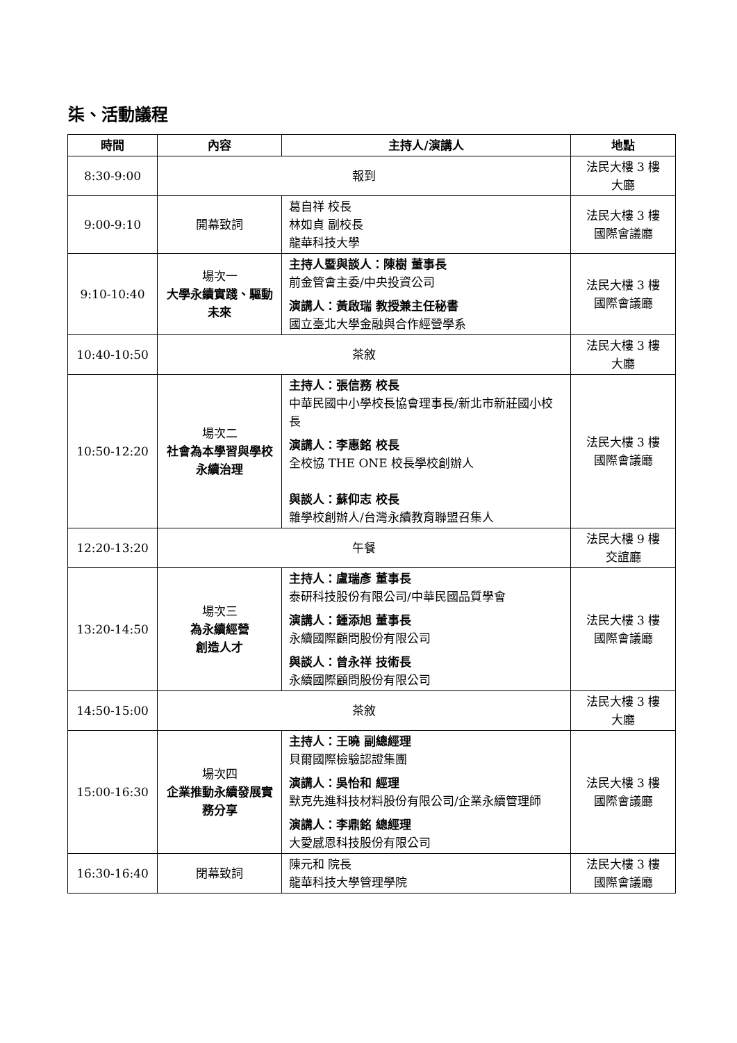柒、活動議程
| 時間 | 內容 | 主持人/演講人 | 地點 |
| --- | --- | --- | --- |
| 8:30-9:00 | 報到 | | 法民大樓 3 樓 大廳 |
| 9:00-9:10 | 開幕致詞 | 葛自祥 校長 林如貞 副校長 龍華科技大學 | 法民大樓 3 樓 國際會議廳 |
| 9:10-10:40 | 場次一 大學永續實踐、驅動未來 | 主持人暨與談人：陳樹 董事長 前金管會主委/中央投資公司 演講人：黃啟瑞 教授兼主任秘書 國立臺北大學金融與合作經營學系 | 法民大樓 3 樓 國際會議廳 |
| 10:40-10:50 | 茶敘 | | 法民大樓 3 樓 大廳 |
| 10:50-12:20 | 場次二 社會為本學習與學校永續治理 | 主持人：張信務 校長 中華民國中小學校長協會理事長/新北市新莊國小校長 演講人：李惠銘 校長 全校協 THE ONE 校長學校創辦人 與談人：蘇仰志 校長 雜學校創辦人/台灣永續教育聯盟召集人 | 法民大樓 3 樓 國際會議廳 |
| 12:20-13:20 | 午餐 | | 法民大樓 9 樓 交誼廳 |
| 13:20-14:50 | 場次三 為永續經營 創造人才 | 主持人：盧瑞彥 董事長 泰研科技股份有限公司/中華民國品質學會 演講人：鍾添旭 董事長 永續國際顧問股份有限公司 與談人：曾永祥 技術長 永續國際顧問股份有限公司 | 法民大樓 3 樓 國際會議廳 |
| 14:50-15:00 | 茶敘 | | 法民大樓 3 樓 大廳 |
| 15:00-16:30 | 場次四 企業推動永續發展實務分享 | 主持人：王曉 副總經理 貝爾國際檢驗認證集團 演講人：吳怡和 經理 默克先進科技材料股份有限公司/企業永續管理師 演講人：李鼎銘 總經理 大愛感恩科技股份有限公司 | 法民大樓 3 樓 國際會議廳 |
| 16:30-16:40 | 閉幕致詞 | 陳元和 院長 龍華科技大學管理學院 | 法民大樓 3 樓 國際會議廳 |